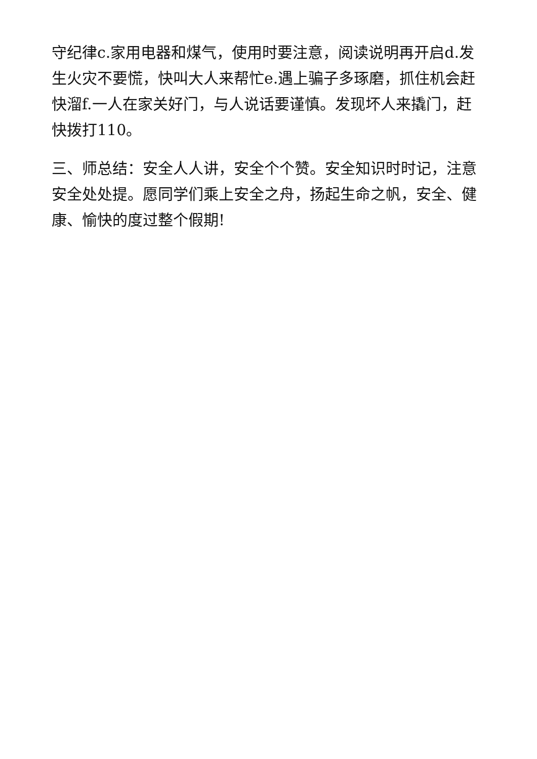守纪律c.家用电器和煤气，使用时要注意，阅读说明再开启d.发生火灾不要慌，快叫大人来帮忙e.遇上骗子多琢磨，抓住机会赶快溜f.一人在家关好门，与人说话要谨慎。发现坏人来撬门，赶快拨打110。
三、师总结：安全人人讲，安全个个赞。安全知识时时记，注意安全处处提。愿同学们乘上安全之舟，扬起生命之帆，安全、健康、愉快的度过整个假期!